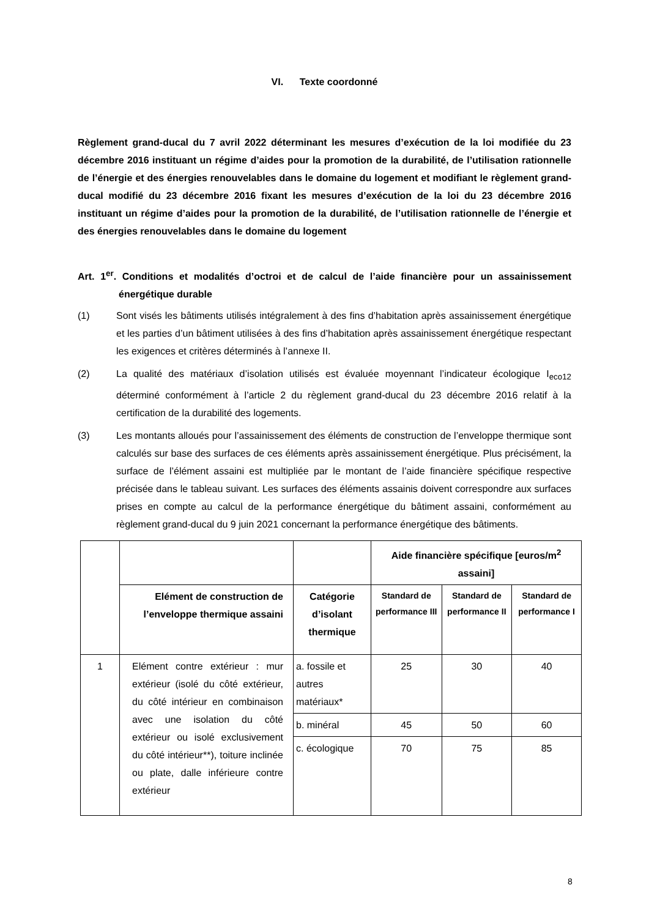VI. Texte coordonné
Règlement grand-ducal du 7 avril 2022 déterminant les mesures d’exécution de la loi modifiée du 23 décembre 2016 instituant un régime d’aides pour la promotion de la durabilité, de l’utilisation rationnelle de l’énergie et des énergies renouvelables dans le domaine du logement et modifiant le règlement grand-ducal modifié du 23 décembre 2016 fixant les mesures d’exécution de la loi du 23 décembre 2016 instituant un régime d’aides pour la promotion de la durabilité, de l’utilisation rationnelle de l’énergie et des énergies renouvelables dans le domaine du logement
Art. 1<sup>er</sup>. Conditions et modalités d’octroi et de calcul de l’aide financière pour un assainissement énergétique durable
(1) Sont visés les bâtiments utilisés intégralement à des fins d’habitation après assainissement énergétique et les parties d’un bâtiment utilisées à des fins d’habitation après assainissement énergétique respectant les exigences et critères déterminés à l’annexe II.
(2) La qualité des matériaux d’isolation utilisés est évaluée moyennant l’indicateur écologique I<sub>eco12</sub> déterminé conformément à l’article 2 du règlement grand-ducal du 23 décembre 2016 relatif à la certification de la durabilité des logements.
(3) Les montants alloués pour l’assainissement des éléments de construction de l’enveloppe thermique sont calculés sur base des surfaces de ces éléments après assainissement énergétique. Plus précisément, la surface de l’élément assaini est multipliée par le montant de l’aide financière spécifique respective précisée dans le tableau suivant. Les surfaces des éléments assainis doivent correspondre aux surfaces prises en compte au calcul de la performance énergétique du bâtiment assaini, conformément au règlement grand-ducal du 9 juin 2021 concernant la performance énergétique des bâtiments.
| | | | Aide financière spécifique [euros/m<sup>2</sup> assaini] | | |
| | Elément de construction de l’enveloppe thermique assaini | Catégorie d’isolant thermique | Standard de performance III | Standard de performance II | Standard de performance I |
| 1 | Elément contre extérieur : mur extérieur (isolé du côté extérieur, du côté intérieur en combinaison avec une isolation du côté extérieur ou isolé exclusivement du côté intérieur**), toiture inclinée ou plate, dalle inférieure contre extérieur | a. fossile et autres matériaux* | 25 | 30 | 40 |
| | | b. minéral | 45 | 50 | 60 |
| | | c. écologique | 70 | 75 | 85 |
8